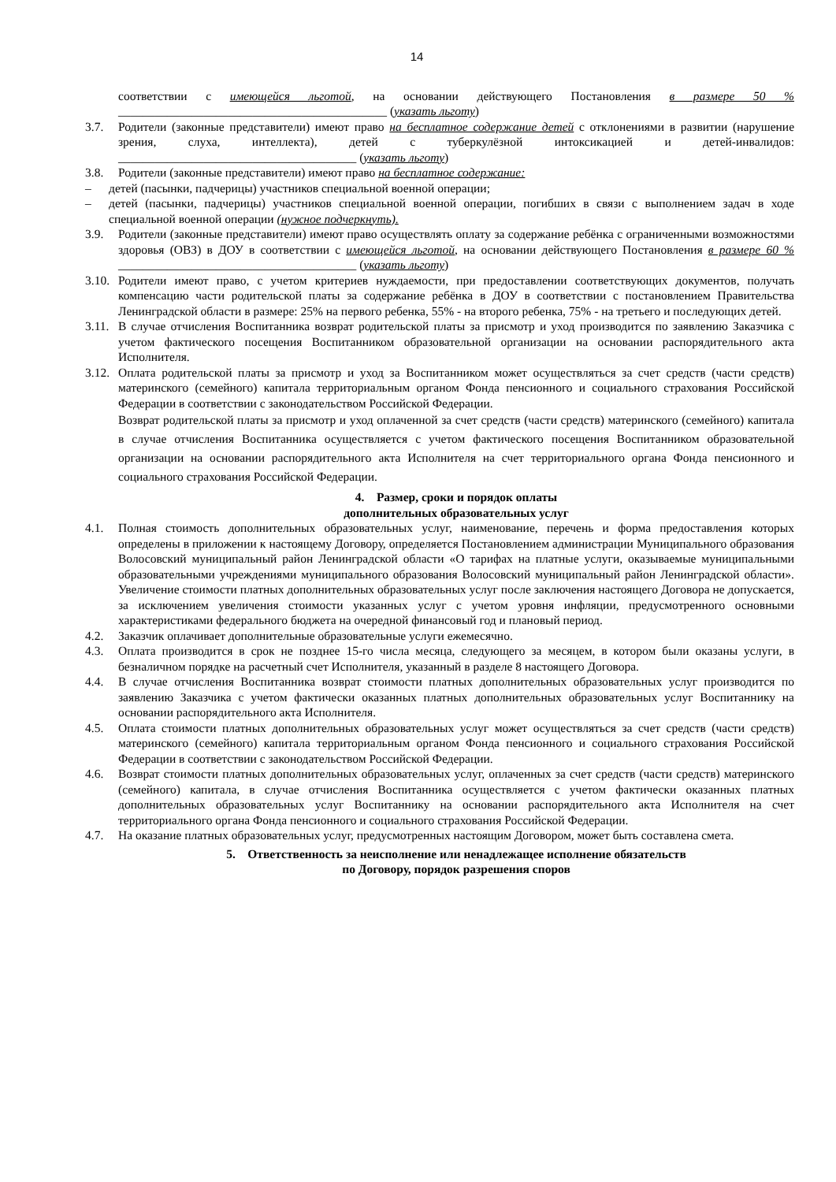14
соответствии с имеющейся льготой, на основании действующего Постановления в размере 50 % ____________________________________________ (указать льготу)
3.7. Родители (законные представители) имеют право на бесплатное содержание детей с отклонениями в развитии (нарушение зрения, слуха, интеллекта), детей с туберкулёзной интоксикацией и детей-инвалидов: _______________________________________ (указать льготу)
3.8. Родители (законные представители) имеют право на бесплатное содержание:
– детей (пасынки, падчерицы) участников специальной военной операции;
– детей (пасынки, падчерицы) участников специальной военной операции, погибших в связи с выполнением задач в ходе специальной военной операции (нужное подчеркнуть).
3.9. Родители (законные представители) имеют право осуществлять оплату за содержание ребёнка с ограниченными возможностями здоровья (ОВЗ) в ДОУ в соответствии с имеющейся льготой, на основании действующего Постановления в размере 60 % _______________________________________ (указать льготу)
3.10. Родители имеют право, с учетом критериев нуждаемости, при предоставлении соответствующих документов, получать компенсацию части родительской платы за содержание ребёнка в ДОУ в соответствии с постановлением Правительства Ленинградской области в размере: 25% на первого ребенка, 55% - на второго ребенка, 75% - на третьего и последующих детей.
3.11. В случае отчисления Воспитанника возврат родительской платы за присмотр и уход производится по заявлению Заказчика с учетом фактического посещения Воспитанником образовательной организации на основании распорядительного акта Исполнителя.
3.12. Оплата родительской платы за присмотр и уход за Воспитанником может осуществляться за счет средств (части средств) материнского (семейного) капитала территориальным органом Фонда пенсионного и социального страхования Российской Федерации в соответствии с законодательством Российской Федерации.
Возврат родительской платы за присмотр и уход оплаченной за счет средств (части средств) материнского (семейного) капитала в случае отчисления Воспитанника осуществляется с учетом фактического посещения Воспитанником образовательной организации на основании распорядительного акта Исполнителя на счет территориального органа Фонда пенсионного и социального страхования Российской Федерации.
4. Размер, сроки и порядок оплаты
дополнительных образовательных услуг
4.1. Полная стоимость дополнительных образовательных услуг, наименование, перечень и форма предоставления которых определены в приложении к настоящему Договору, определяется Постановлением администрации Муниципального образования Волосовский муниципальный район Ленинградской области «О тарифах на платные услуги, оказываемые муниципальными образовательными учреждениями муниципального образования Волосовский муниципальный район Ленинградской области». Увеличение стоимости платных дополнительных образовательных услуг после заключения настоящего Договора не допускается, за исключением увеличения стоимости указанных услуг с учетом уровня инфляции, предусмотренного основными характеристиками федерального бюджета на очередной финансовый год и плановый период.
4.2. Заказчик оплачивает дополнительные образовательные услуги ежемесячно.
4.3. Оплата производится в срок не позднее 15-го числа месяца, следующего за месяцем, в котором были оказаны услуги, в безналичном порядке на расчетный счет Исполнителя, указанный в разделе 8 настоящего Договора.
4.4. В случае отчисления Воспитанника возврат стоимости платных дополнительных образовательных услуг производится по заявлению Заказчика с учетом фактически оказанных платных дополнительных образовательных услуг Воспитаннику на основании распорядительного акта Исполнителя.
4.5. Оплата стоимости платных дополнительных образовательных услуг может осуществляться за счет средств (части средств) материнского (семейного) капитала территориальным органом Фонда пенсионного и социального страхования Российской Федерации в соответствии с законодательством Российской Федерации.
4.6. Возврат стоимости платных дополнительных образовательных услуг, оплаченных за счет средств (части средств) материнского (семейного) капитала, в случае отчисления Воспитанника осуществляется с учетом фактически оказанных платных дополнительных образовательных услуг Воспитаннику на основании распорядительного акта Исполнителя на счет территориального органа Фонда пенсионного и социального страхования Российской Федерации.
4.7. На оказание платных образовательных услуг, предусмотренных настоящим Договором, может быть составлена смета.
5. Ответственность за неисполнение или ненадлежащее исполнение обязательств
по Договору, порядок разрешения споров